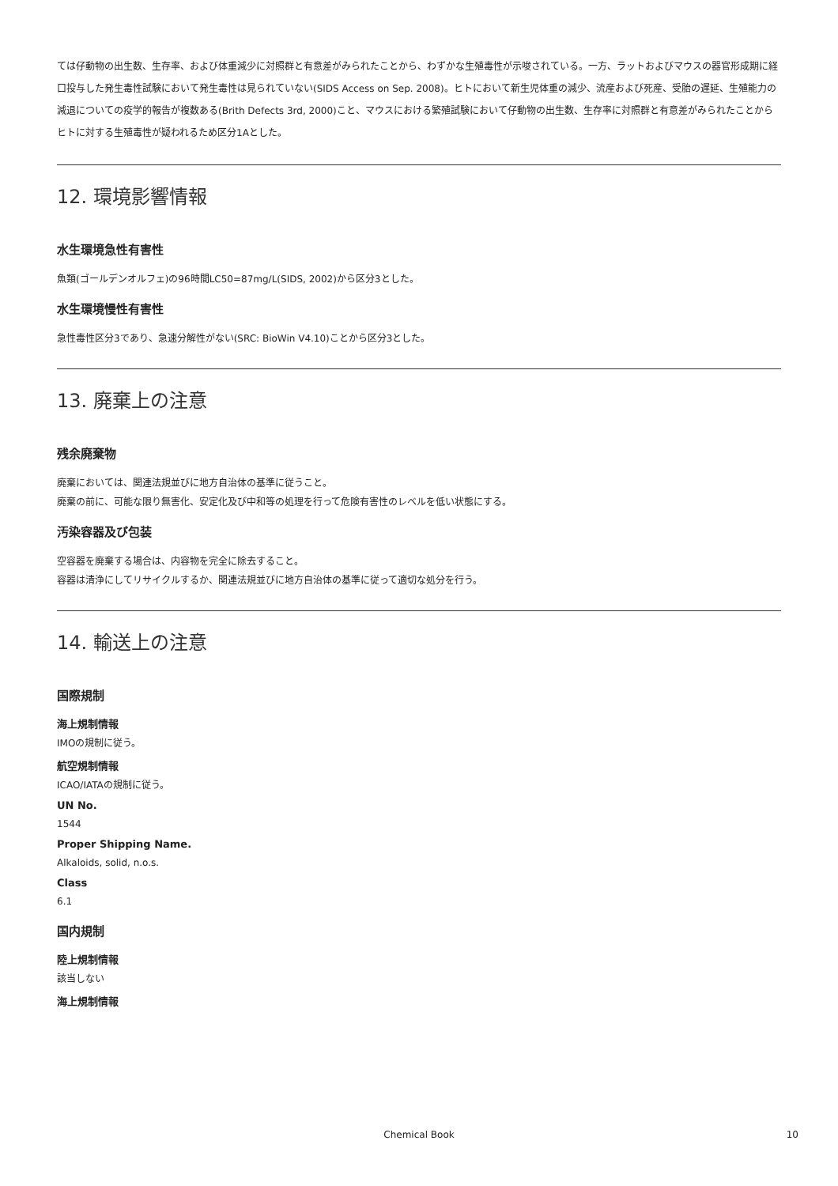ては仔動物の出生数、生存率、および体重減少に対照群と有意差がみられたことから、わずかな生殖毒性が示唆されている。一方、ラットおよびマウスの器官形成期に経口投与した発生毒性試験において発生毒性は見られていない(SIDS Access on Sep. 2008)。ヒトにおいて新生児体重の減少、流産および死産、受胎の遅延、生殖能力の減退についての疫学的報告が複数ある(Brith Defects 3rd, 2000)こと、マウスにおける繁殖試験において仔動物の出生数、生存率に対照群と有意差がみられたことからヒトに対する生殖毒性が疑われるため区分1Aとした。
12. 環境影響情報
水生環境急性有害性
魚類(ゴールデンオルフェ)の96時間LC50=87mg/L(SIDS, 2002)から区分3とした。
水生環境慢性有害性
急性毒性区分3であり、急速分解性がない(SRC: BioWin V4.10)ことから区分3とした。
13. 廃棄上の注意
残余廃棄物
廃棄においては、関連法規並びに地方自治体の基準に従うこと。
廃棄の前に、可能な限り無害化、安定化及び中和等の処理を行って危険有害性のレベルを低い状態にする。
汚染容器及び包装
空容器を廃棄する場合は、内容物を完全に除去すること。
容器は清浄にしてリサイクルするか、関連法規並びに地方自治体の基準に従って適切な処分を行う。
14. 輸送上の注意
国際規制
海上規制情報
IMOの規制に従う。
航空規制情報
ICAO/IATAの規制に従う。
UN No.
1544
Proper Shipping Name.
Alkaloids, solid, n.o.s.
Class
6.1
国内規制
陸上規制情報
該当しない
海上規制情報
Chemical Book 10